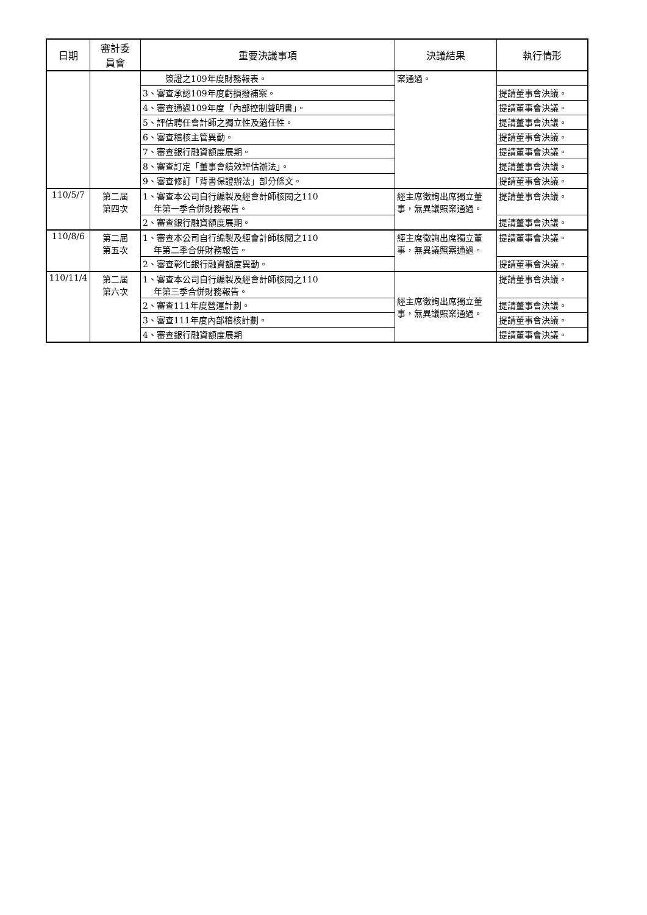| 日期 | 審計委 員會 | 重要決議事項 | 決議結果 | 執行情形 |
| --- | --- | --- | --- | --- |
| | | 簽證之109年度財務報表。 | 案通過。 | |
| | | 3、審查承認109年度虧損撥補案。 | | 提請董事會決議。 |
| | | 4、審查通過109年度「內部控制聲明書」。 | | 提請董事會決議。 |
| | | 5、評估聘任會計師之獨立性及適任性。 | | 提請董事會決議。 |
| | | 6、審查稽核主管異動。 | | 提請董事會決議。 |
| | | 7、審查銀行融資額度展期。 | | 提請董事會決議。 |
| | | 8、審查訂定「董事會績效評估辦法」。 | | 提請董事會決議。 |
| | | 9、審查修訂「背書保證辦法」部分條文。 | | 提請董事會決議。 |
| 110/5/7 | 第二屆 第四次 | 1、審查本公司自行編製及經會計師核閱之110 年第一季合併財務報告。 | 經主席徵詢出席獨立董事，無異議照案通過。 | 提請董事會決議。 |
| | | 2、審查銀行融資額度展期。 | | 提請董事會決議。 |
| 110/8/6 | 第二屆 第五次 | 1、審查本公司自行編製及經會計師核閱之110 年第二季合併財務報告。 | 經主席徵詢出席獨立董事，無異議照案通過。 | 提請董事會決議。 |
| | | 2、審查彰化銀行融資額度異動。 | | 提請董事會決議。 |
| 110/11/4 | 第二屆 第六次 | 1、審查本公司自行編製及經會計師核閱之110 年第三季合併財務報告。 | 經主席徵詢出席獨立董事，無異議照案通過。 | 提請董事會決議。 |
| | | 2、審查111年度營運計劃。 | | 提請董事會決議。 |
| | | 3、審查111年度內部稽核計劃。 | | 提請董事會決議。 |
| | | 4、審查銀行融資額度展期 | | 提請董事會決議。 |